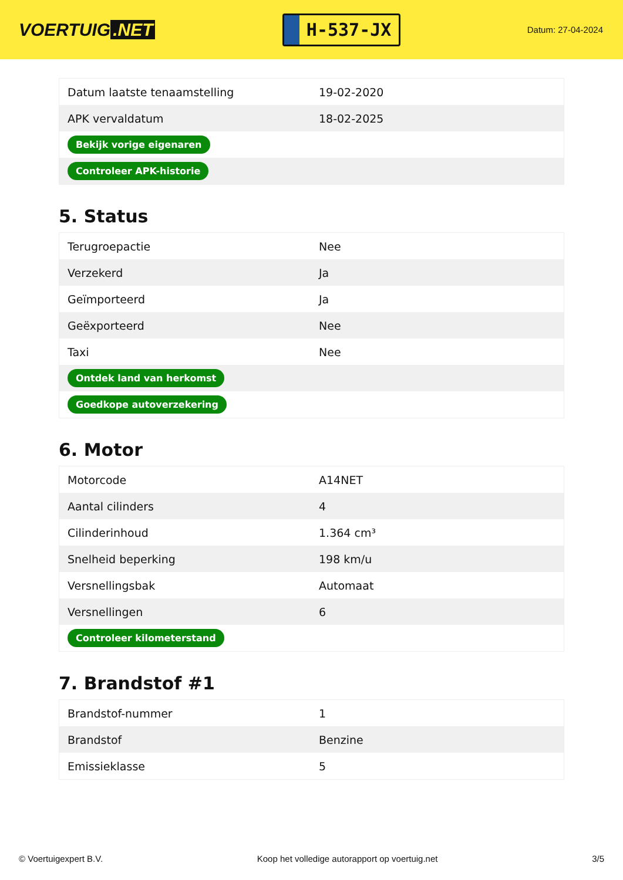VOERTUIG.NET
H-537-JX
Datum: 27-04-2024
| Datum laatste tenaamstelling | 19-02-2020 |
| APK vervaldatum | 18-02-2025 |
| Bekijk vorige eigenaren | |
| Controleer APK-historie | |
5. Status
| Terugroepactie | Nee |
| Verzekerd | Ja |
| Geïmporteerd | Ja |
| Geëxporteerd | Nee |
| Taxi | Nee |
| Ontdek land van herkomst | |
| Goedkope autoverzekering | |
6. Motor
| Motorcode | A14NET |
| Aantal cilinders | 4 |
| Cilinderinhoud | 1.364 cm³ |
| Snelheid beperking | 198 km/u |
| Versnellingsbak | Automaat |
| Versnellingen | 6 |
| Controleer kilometerstand | |
7. Brandstof #1
| Brandstof-nummer | 1 |
| Brandstof | Benzine |
| Emissieklasse | 5 |
© Voertuigexpert B.V. Koop het volledige autorapport op voertuig.net 3/5